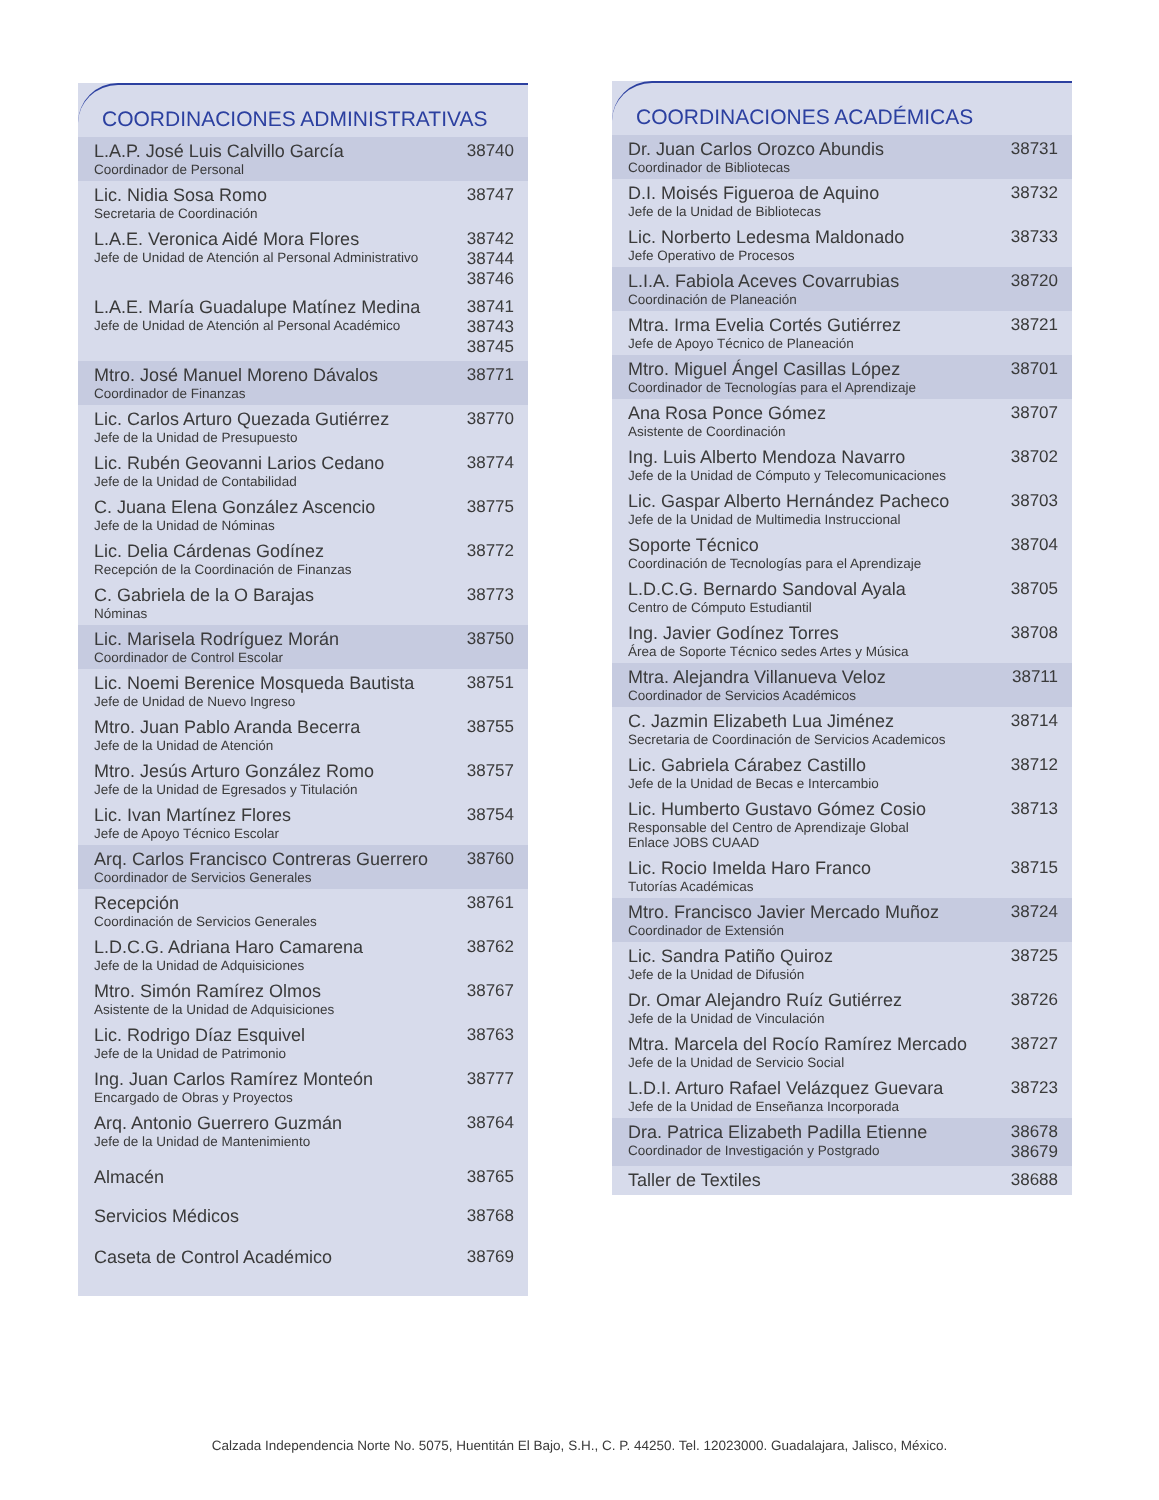COORDINACIONES ADMINISTRATIVAS
| L.A.P. José Luis Calvillo García Coordinador de Personal | 38740 |
| Lic. Nidia Sosa Romo Secretaria de Coordinación | 38747 |
| L.A.E. Veronica Aidé Mora Flores Jefe de Unidad de Atención al Personal Administrativo | 38742 38744 38746 |
| L.A.E. María Guadalupe Matínez Medina Jefe de Unidad de Atención al Personal Académico | 38741 38743 38745 |
| Mtro. José Manuel Moreno Dávalos Coordinador de Finanzas | 38771 |
| Lic. Carlos Arturo Quezada Gutiérrez Jefe de la Unidad de Presupuesto | 38770 |
| Lic. Rubén Geovanni Larios Cedano Jefe de la Unidad de Contabilidad | 38774 |
| C. Juana Elena González Ascencio Jefe de la Unidad de Nóminas | 38775 |
| Lic. Delia Cárdenas Godínez Recepción de la Coordinación de Finanzas | 38772 |
| C. Gabriela de la O Barajas Nóminas | 38773 |
| Lic. Marisela Rodríguez Morán Coordinador de Control Escolar | 38750 |
| Lic. Noemi Berenice Mosqueda Bautista Jefe de Unidad de Nuevo Ingreso | 38751 |
| Mtro. Juan Pablo Aranda Becerra Jefe de la Unidad de Atención | 38755 |
| Mtro. Jesús Arturo González Romo Jefe de la Unidad de Egresados y Titulación | 38757 |
| Lic. Ivan Martínez Flores Jefe de Apoyo Técnico Escolar | 38754 |
| Arq. Carlos Francisco Contreras Guerrero Coordinador de Servicios Generales | 38760 |
| Recepción Coordinación de Servicios Generales | 38761 |
| L.D.C.G. Adriana Haro Camarena Jefe de la Unidad de Adquisiciones | 38762 |
| Mtro. Simón Ramírez Olmos Asistente de la Unidad de Adquisiciones | 38767 |
| Lic. Rodrigo Díaz Esquivel Jefe de la Unidad de Patrimonio | 38763 |
| Ing. Juan Carlos Ramírez Monteón Encargado de Obras y Proyectos | 38777 |
| Arq. Antonio Guerrero Guzmán Jefe de la Unidad de Mantenimiento | 38764 |
| Almacén | 38765 |
| Servicios Médicos | 38768 |
| Caseta de Control Académico | 38769 |
COORDINACIONES ACADÉMICAS
| Dr. Juan Carlos Orozco Abundis Coordinador de Bibliotecas | 38731 |
| D.I. Moisés Figueroa de Aquino Jefe de la Unidad de Bibliotecas | 38732 |
| Lic. Norberto Ledesma Maldonado Jefe Operativo de Procesos | 38733 |
| L.I.A. Fabiola Aceves Covarrubias Coordinación de Planeación | 38720 |
| Mtra. Irma Evelia Cortés Gutiérrez Jefe de Apoyo Técnico de Planeación | 38721 |
| Mtro. Miguel Ángel Casillas López Coordinador de Tecnologías para el Aprendizaje | 38701 |
| Ana Rosa Ponce Gómez Asistente de Coordinación | 38707 |
| Ing. Luis Alberto Mendoza Navarro Jefe de la Unidad de Cómputo y Telecomunicaciones | 38702 |
| Lic. Gaspar Alberto Hernández Pacheco Jefe de la Unidad de Multimedia Instruccional | 38703 |
| Soporte Técnico Coordinación de Tecnologías para el Aprendizaje | 38704 |
| L.D.C.G. Bernardo Sandoval Ayala Centro de Cómputo Estudiantil | 38705 |
| Ing. Javier Godínez Torres Área de Soporte Técnico sedes Artes y Música | 38708 |
| Mtra. Alejandra Villanueva Veloz Coordinador de Servicios Académicos | 38711 |
| C. Jazmin Elizabeth Lua Jiménez Secretaria de Coordinación de Servicios Academicos | 38714 |
| Lic. Gabriela Cárabez Castillo Jefe de la Unidad de Becas e Intercambio | 38712 |
| Lic. Humberto Gustavo Gómez Cosio Responsable del Centro de Aprendizaje Global Enlace JOBS CUAAD | 38713 |
| Lic. Rocio Imelda Haro Franco Tutorías Académicas | 38715 |
| Mtro. Francisco Javier Mercado Muñoz Coordinador de Extensión | 38724 |
| Lic. Sandra Patiño Quiroz Jefe de la Unidad de Difusión | 38725 |
| Dr. Omar Alejandro Ruíz Gutiérrez Jefe de la Unidad de Vinculación | 38726 |
| Mtra. Marcela del Rocío Ramírez Mercado Jefe de la Unidad de Servicio Social | 38727 |
| L.D.I. Arturo Rafael Velázquez Guevara Jefe de la Unidad de Enseñanza Incorporada | 38723 |
| Dra. Patrica Elizabeth Padilla Etienne Coordinador de Investigación y Postgrado | 38678 38679 |
| Taller de Textiles | 38688 |
Calzada Independencia Norte No. 5075, Huentitán El Bajo, S.H., C. P. 44250. Tel. 12023000. Guadalajara, Jalisco, México.